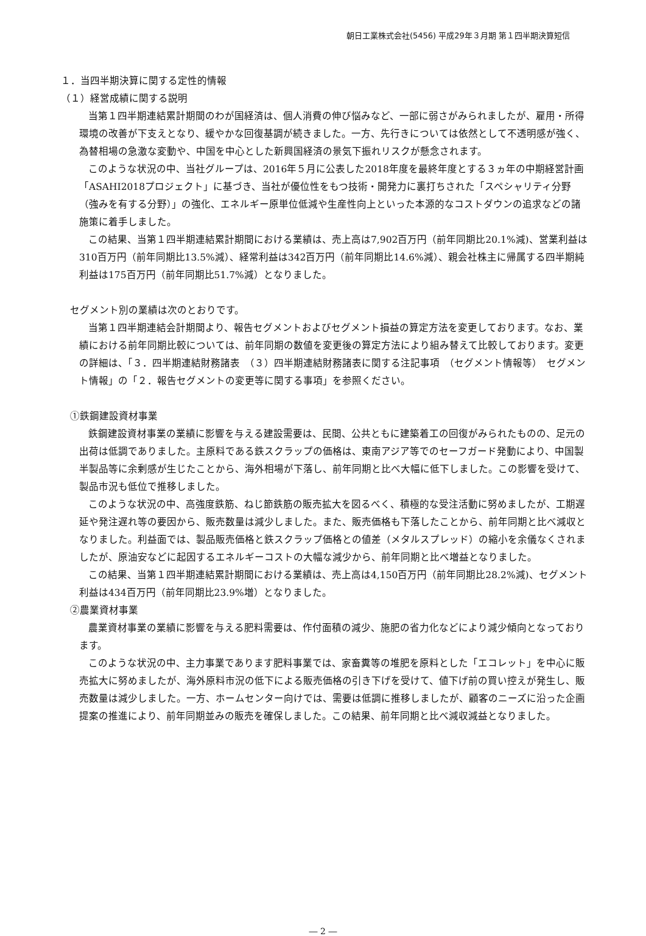朝日工業株式会社(5456) 平成29年３月期 第１四半期決算短信
１．当四半期決算に関する定性的情報
（１）経営成績に関する説明
当第１四半期連結累計期間のわが国経済は、個人消費の伸び悩みなど、一部に弱さがみられましたが、雇用・所得環境の改善が下支えとなり、緩やかな回復基調が続きました。一方、先行きについては依然として不透明感が強く、為替相場の急激な変動や、中国を中心とした新興国経済の景気下振れリスクが懸念されます。
このような状況の中、当社グループは、2016年５月に公表した2018年度を最終年度とする３ヵ年の中期経営計画「ASAHI2018プロジェクト」に基づき、当社が優位性をもつ技術・開発力に裏打ちされた「スペシャリティ分野（強みを有する分野）」の強化、エネルギー原単位低減や生産性向上といった本源的なコストダウンの追求などの諸施策に着手しました。
この結果、当第１四半期連結累計期間における業績は、売上高は7,902百万円（前年同期比20.1%減)、営業利益は310百万円（前年同期比13.5%減）、経常利益は342百万円（前年同期比14.6%減）、親会社株主に帰属する四半期純利益は175百万円（前年同期比51.7%減）となりました。
セグメント別の業績は次のとおりです。
当第１四半期連結会計期間より、報告セグメントおよびセグメント損益の算定方法を変更しております。なお、業績における前年同期比較については、前年同期の数値を変更後の算定方法により組み替えて比較しております。変更の詳細は、「３．四半期連結財務諸表　（３）四半期連結財務諸表に関する注記事項　（セグメント情報等）　セグメント情報」の「２．報告セグメントの変更等に関する事項」を参照ください。
①鉄鋼建設資材事業
鉄鋼建設資材事業の業績に影響を与える建設需要は、民間、公共ともに建築着工の回復がみられたものの、足元の出荷は低調でありました。主原料である鉄スクラップの価格は、東南アジア等でのセーフガード発動により、中国製半製品等に余剰感が生じたことから、海外相場が下落し、前年同期と比べ大幅に低下しました。この影響を受けて、製品市況も低位で推移しました。
このような状況の中、高強度鉄筋、ねじ節鉄筋の販売拡大を図るべく、積極的な受注活動に努めましたが、工期遅延や発注遅れ等の要因から、販売数量は減少しました。また、販売価格も下落したことから、前年同期と比べ減収となりました。利益面では、製品販売価格と鉄スクラップ価格との値差（メタルスプレッド）の縮小を余儀なくされましたが、原油安などに起因するエネルギーコストの大幅な減少から、前年同期と比べ増益となりました。
この結果、当第１四半期連結累計期間における業績は、売上高は4,150百万円（前年同期比28.2%減)、セグメント利益は434百万円（前年同期比23.9%増）となりました。
②農業資材事業
農業資材事業の業績に影響を与える肥料需要は、作付面積の減少、施肥の省力化などにより減少傾向となっております。
このような状況の中、主力事業であります肥料事業では、家畜糞等の堆肥を原料とした「エコレット」を中心に販売拡大に努めましたが、海外原料市況の低下による販売価格の引き下げを受けて、値下げ前の買い控えが発生し、販売数量は減少しました。一方、ホームセンター向けでは、需要は低調に推移しましたが、顧客のニーズに沿った企画提案の推進により、前年同期並みの販売を確保しました。この結果、前年同期と比べ減収減益となりました。
― 2 ―